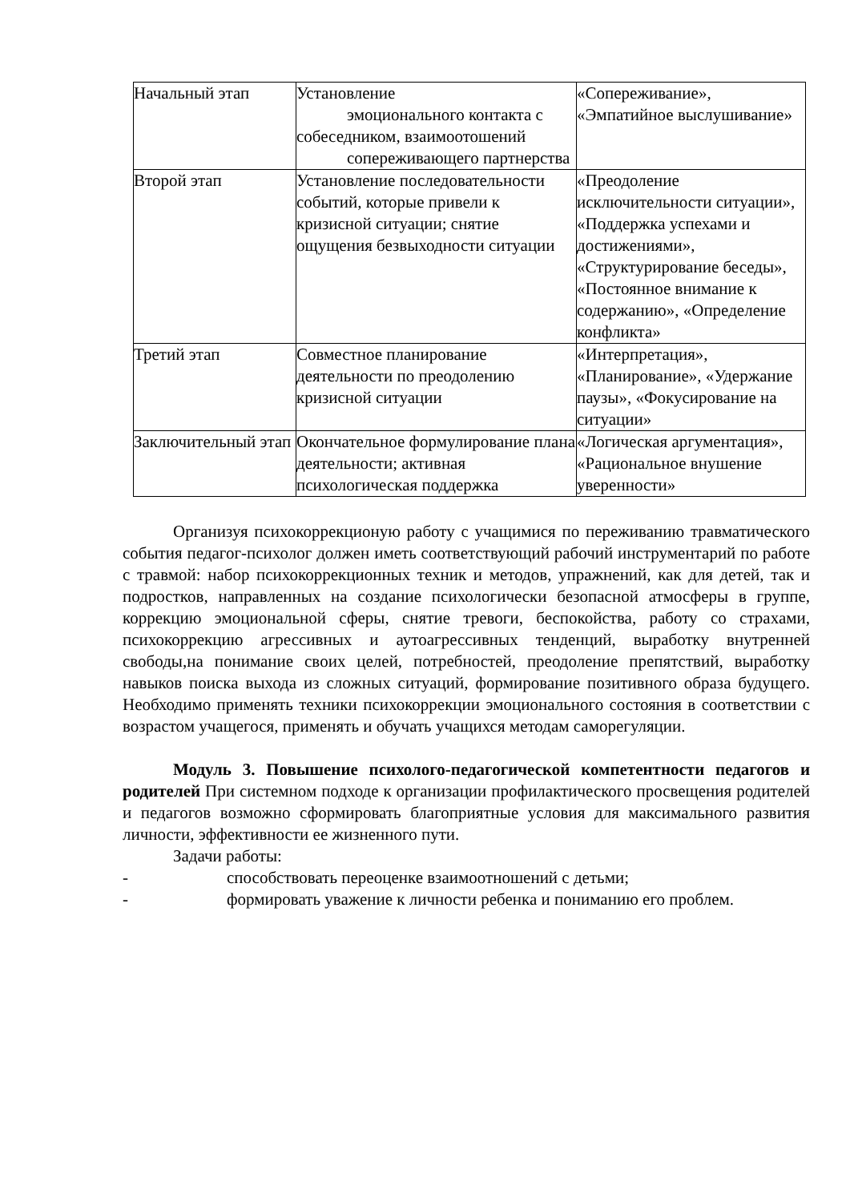| Начальный этап | Установление эмоционального контакта с собеседником, взаимоотошений сопереживающего партнерства | «Сопереживание», «Эмпатийное выслушивание» |
| Второй этап | Установление последовательности событий, которые привели к кризисной ситуации; снятие ощущения безвыходности ситуации | «Преодоление исключительности ситуации», «Поддержка успехами и достижениями», «Структурирование беседы», «Постоянное внимание к содержанию», «Определение конфликта» |
| Третий этап | Совместное планирование деятельности по преодолению кризисной ситуации | «Интерпретация», «Планирование», «Удержание паузы», «Фокусирование на ситуации» |
| Заключительный этап | Окончательное формулирование плана деятельности; активная психологическая поддержка | «Логическая аргументация», «Рациональное внушение уверенности» |
Организуя психокоррекционую работу с учащимися по переживанию травматического события педагог-психолог должен иметь соответствующий рабочий инструментарий по работе с травмой: набор психокоррекционных техник и методов, упражнений, как для детей, так и подростков, направленных на создание психологически безопасной атмосферы в группе, коррекцию эмоциональной сферы, снятие тревоги, беспокойства, работу со страхами, психокоррекцию агрессивных и аутоагрессивных тенденций, выработку внутренней свободы,на понимание своих целей, потребностей, преодоление препятствий, выработку навыков поиска выхода из сложных ситуаций, формирование позитивного образа будущего. Необходимо применять техники психокоррекции эмоционального состояния в соответствии с возрастом учащегося, применять и обучать учащихся методам саморегуляции.
Модуль 3. Повышение психолого-педагогической компетентности педагогов и родителей При системном подходе к организации профилактического просвещения родителей и педагогов возможно сформировать благоприятные условия для максимального развития личности, эффективности ее жизненного пути.
Задачи работы:
- способствовать переоценке взаимоотношений с детьми;
- формировать уважение к личности ребенка и пониманию его проблем.